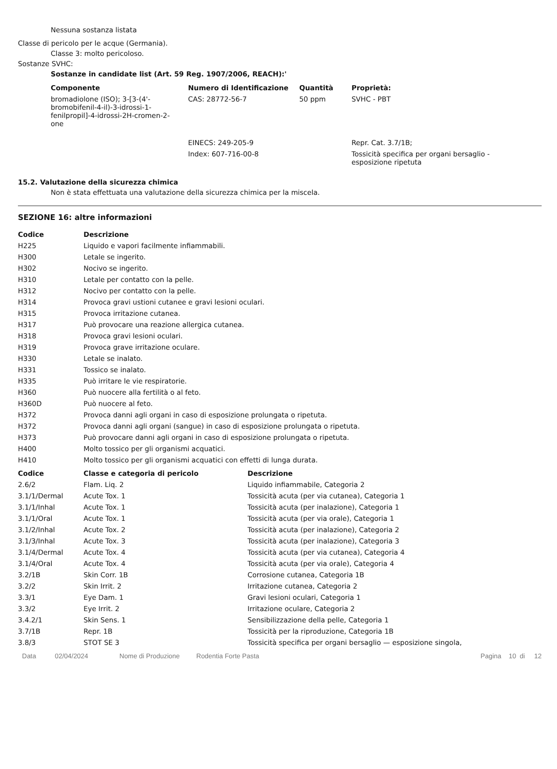Nessuna sostanza listata
Classe di pericolo per le acque (Germania).
Classe 3: molto pericoloso.
Sostanze SVHC:
Sostanze in candidate list (Art. 59 Reg. 1907/2006, REACH):'
| Componente | Numero di Identificazione | Quantità | Proprietà: |
| --- | --- | --- | --- |
| bromadiolone (ISO); 3-[3-(4'- bromobifenil-4-il)-3-idrossi-1- fenilpropil]-4-idrossi-2H-cromen-2- one | CAS: 28772-56-7 | 50 ppm | SVHC - PBT |
| | EINECS: 249-205-9 | | Repr. Cat. 3.7/1B; |
| | Index: 607-716-00-8 | | Tossicità specifica per organi bersaglio - esposizione ripetuta |
15.2. Valutazione della sicurezza chimica
Non è stata effettuata una valutazione della sicurezza chimica per la miscela.
SEZIONE 16: altre informazioni
| Codice | Descrizione |
| --- | --- |
| H225 | Liquido e vapori facilmente infiammabili. |
| H300 | Letale se ingerito. |
| H302 | Nocivo se ingerito. |
| H310 | Letale per contatto con la pelle. |
| H312 | Nocivo per contatto con la pelle. |
| H314 | Provoca gravi ustioni cutanee e gravi lesioni oculari. |
| H315 | Provoca irritazione cutanea. |
| H317 | Può provocare una reazione allergica cutanea. |
| H318 | Provoca gravi lesioni oculari. |
| H319 | Provoca grave irritazione oculare. |
| H330 | Letale se inalato. |
| H331 | Tossico se inalato. |
| H335 | Può irritare le vie respiratorie. |
| H360 | Può nuocere alla fertilità o al feto. |
| H360D | Può nuocere al feto. |
| H372 | Provoca danni agli organi in caso di esposizione prolungata o ripetuta. |
| H372 | Provoca danni agli organi (sangue) in caso di esposizione prolungata o ripetuta. |
| H373 | Può provocare danni agli organi in caso di esposizione prolungata o ripetuta. |
| H400 | Molto tossico per gli organismi acquatici. |
| H410 | Molto tossico per gli organismi acquatici con effetti di lunga durata. |
| Codice | Classe e categoria di pericolo | Descrizione |
| --- | --- | --- |
| 2.6/2 | Flam. Liq. 2 | Liquido infiammabile, Categoria 2 |
| 3.1/1/Dermal | Acute Tox. 1 | Tossicità acuta (per via cutanea), Categoria 1 |
| 3.1/1/Inhal | Acute Tox. 1 | Tossicità acuta (per inalazione), Categoria 1 |
| 3.1/1/Oral | Acute Tox. 1 | Tossicità acuta (per via orale), Categoria 1 |
| 3.1/2/Inhal | Acute Tox. 2 | Tossicità acuta (per inalazione), Categoria 2 |
| 3.1/3/Inhal | Acute Tox. 3 | Tossicità acuta (per inalazione), Categoria 3 |
| 3.1/4/Dermal | Acute Tox. 4 | Tossicità acuta (per via cutanea), Categoria 4 |
| 3.1/4/Oral | Acute Tox. 4 | Tossicità acuta (per via orale), Categoria 4 |
| 3.2/1B | Skin Corr. 1B | Corrosione cutanea, Categoria 1B |
| 3.2/2 | Skin Irrit. 2 | Irritazione cutanea, Categoria 2 |
| 3.3/1 | Eye Dam. 1 | Gravi lesioni oculari, Categoria 1 |
| 3.3/2 | Eye Irrit. 2 | Irritazione oculare, Categoria 2 |
| 3.4.2/1 | Skin Sens. 1 | Sensibilizzazione della pelle, Categoria 1 |
| 3.7/1B | Repr. 1B | Tossicità per la riproduzione, Categoria 1B |
| 3.8/3 | STOT SE 3 | Tossicità specifica per organi bersaglio — esposizione singola, |
Data 02/04/2024 Nome di Produzione Rodentia Forte Pasta Pagina 10 di 12